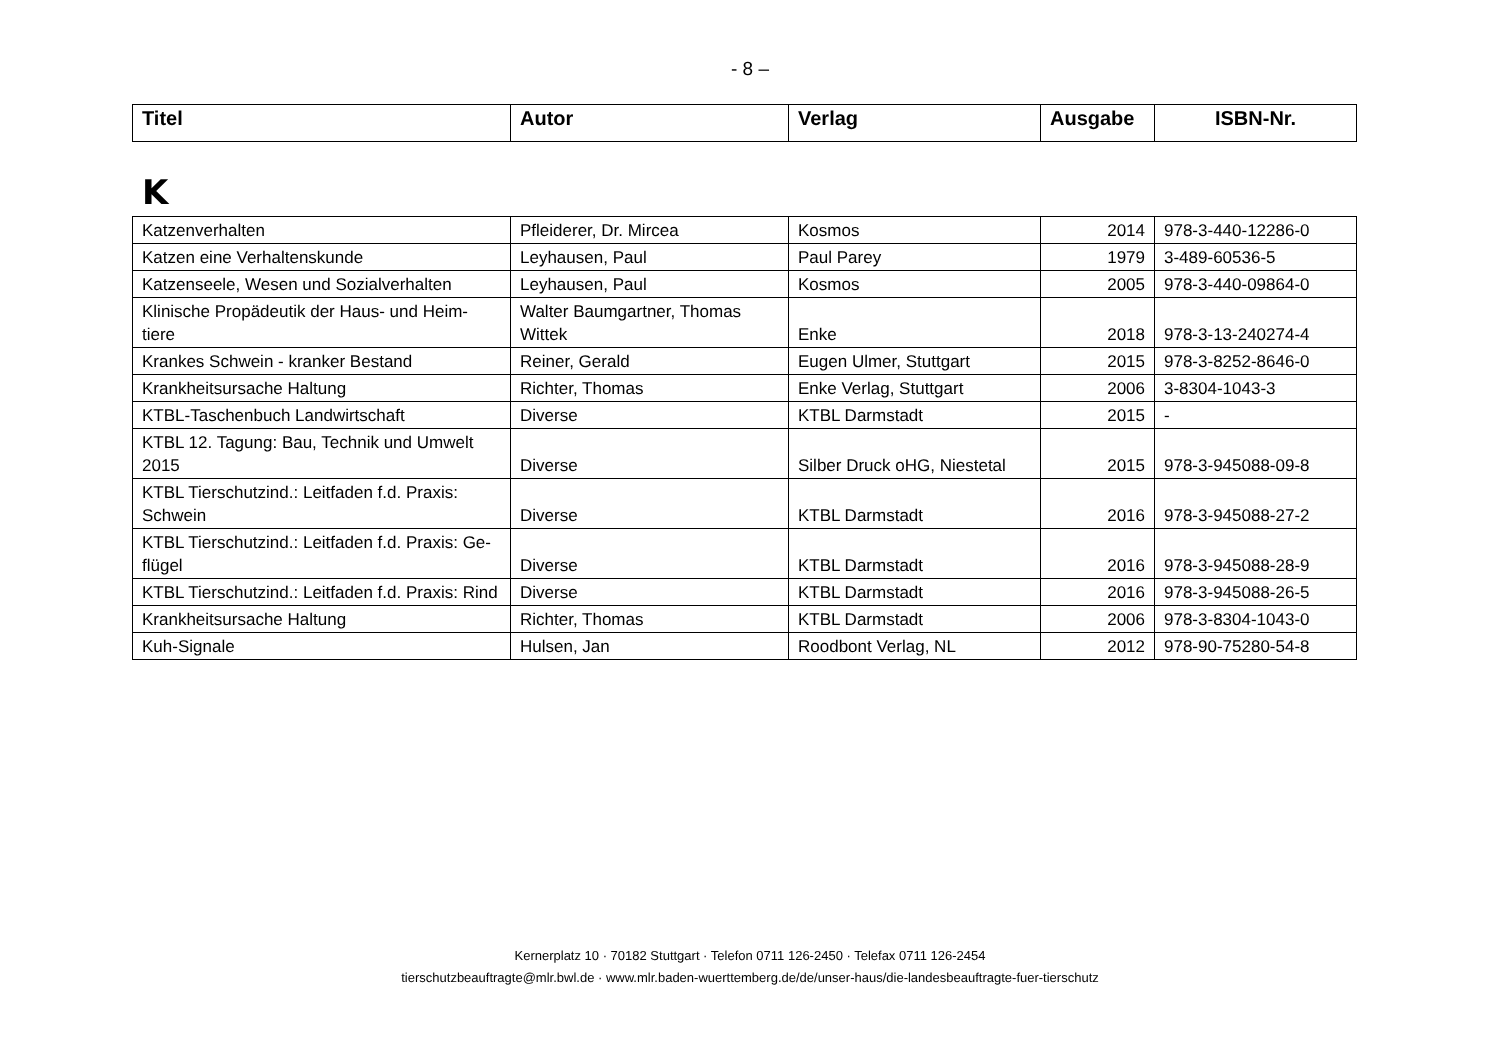- 8 –
| Titel | Autor | Verlag | Ausgabe | ISBN-Nr. |
| --- | --- | --- | --- | --- |
K
| Katzenverhalten | Pfleiderer, Dr. Mircea | Kosmos | 2014 | 978-3-440-12286-0 |
| Katzen eine Verhaltenskunde | Leyhausen, Paul | Paul Parey | 1979 | 3-489-60536-5 |
| Katzenseele, Wesen und Sozialverhalten | Leyhausen, Paul | Kosmos | 2005 | 978-3-440-09864-0 |
| Klinische Propädeutik der Haus- und Heim-tiere | Walter Baumgartner, Thomas Wittek | Enke | 2018 | 978-3-13-240274-4 |
| Krankes Schwein - kranker Bestand | Reiner, Gerald | Eugen Ulmer, Stuttgart | 2015 | 978-3-8252-8646-0 |
| Krankheitsursache Haltung | Richter, Thomas | Enke Verlag, Stuttgart | 2006 | 3-8304-1043-3 |
| KTBL-Taschenbuch Landwirtschaft | Diverse | KTBL Darmstadt | 2015 | - |
| KTBL 12. Tagung: Bau, Technik und Umwelt 2015 | Diverse | Silber Druck oHG, Niestetal | 2015 | 978-3-945088-09-8 |
| KTBL Tierschutzind.: Leitfaden f.d. Praxis: Schwein | Diverse | KTBL Darmstadt | 2016 | 978-3-945088-27-2 |
| KTBL Tierschutzind.: Leitfaden f.d. Praxis: Ge-flügel | Diverse | KTBL Darmstadt | 2016 | 978-3-945088-28-9 |
| KTBL Tierschutzind.: Leitfaden f.d. Praxis: Rind | Diverse | KTBL Darmstadt | 2016 | 978-3-945088-26-5 |
| Krankheitsursache Haltung | Richter, Thomas | KTBL Darmstadt | 2006 | 978-3-8304-1043-0 |
| Kuh-Signale | Hulsen, Jan | Roodbont Verlag, NL | 2012 | 978-90-75280-54-8 |
Kernerplatz 10 · 70182 Stuttgart · Telefon 0711 126-2450 · Telefax 0711 126-2454
tierschutzbeauftragte@mlr.bwl.de · www.mlr.baden-wuerttemberg.de/de/unser-haus/die-landesbeauftragte-fuer-tierschutz